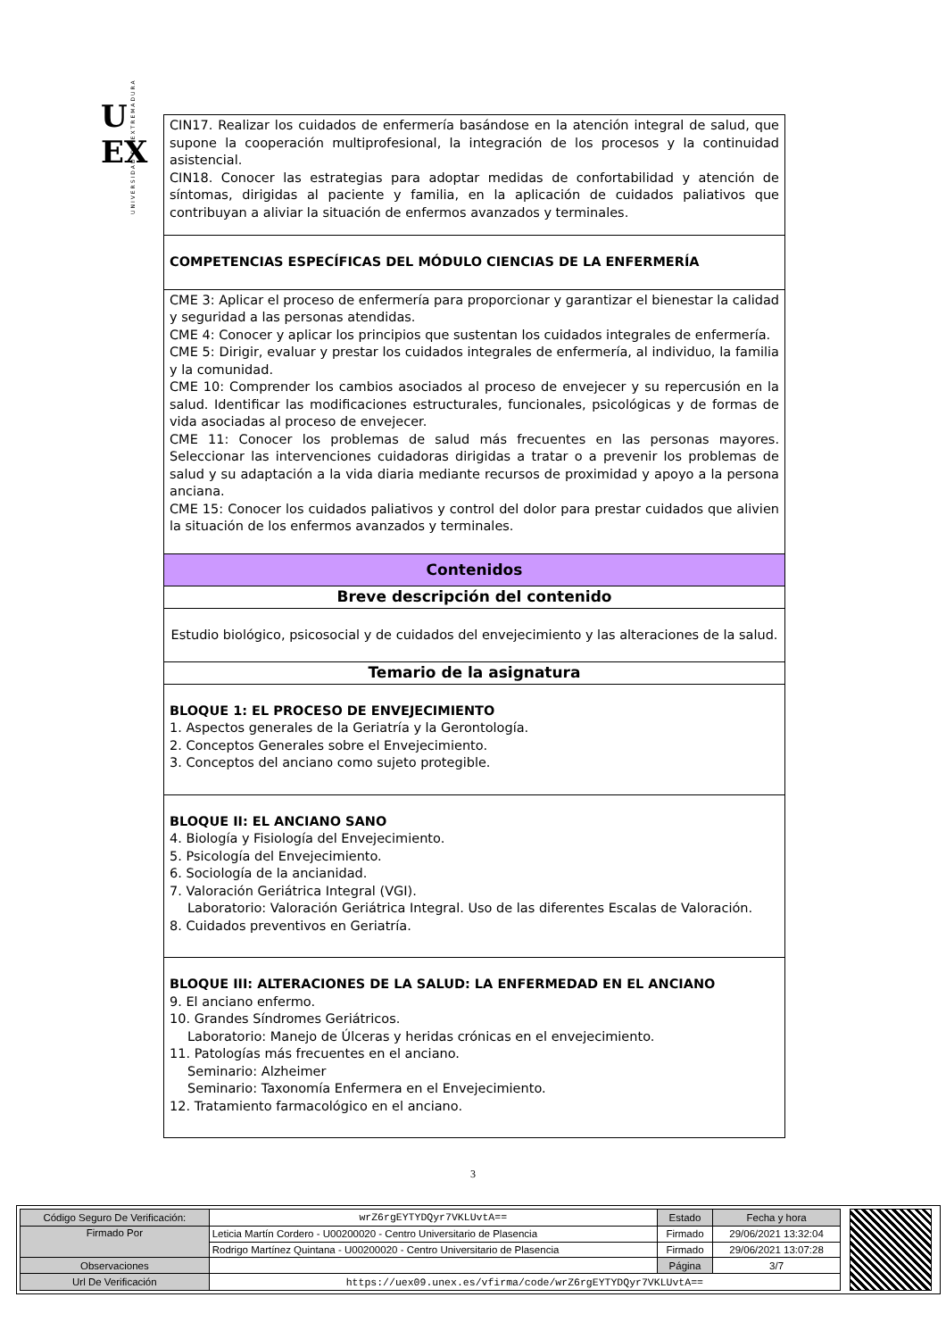U
EX
UNIVERSIDAD DE EXTREMADURA
| CIN17. Realizar los cuidados de enfermería basándose en la atención integral de salud, que supone la cooperación multiprofesional, la integración de los procesos y la continuidad asistencial. CIN18. Conocer las estrategias para adoptar medidas de confortabilidad y atención de síntomas, dirigidas al paciente y familia, en la aplicación de cuidados paliativos que contribuyan a aliviar la situación de enfermos avanzados y terminales. |
| COMPETENCIAS ESPECÍFICAS DEL MÓDULO CIENCIAS DE LA ENFERMERÍA |
| CME 3: Aplicar el proceso de enfermería para proporcionar y garantizar el bienestar la calidad y seguridad a las personas atendidas. CME 4: Conocer y aplicar los principios que sustentan los cuidados integrales de enfermería. CME 5: Dirigir, evaluar y prestar los cuidados integrales de enfermería, al individuo, la familia y la comunidad. CME 10: Comprender los cambios asociados al proceso de envejecer y su repercusión en la salud. Identificar las modificaciones estructurales, funcionales, psicológicas y de formas de vida asociadas al proceso de envejecer. CME 11: Conocer los problemas de salud más frecuentes en las personas mayores. Seleccionar las intervenciones cuidadoras dirigidas a tratar o a prevenir los problemas de salud y su adaptación a la vida diaria mediante recursos de proximidad y apoyo a la persona anciana. CME 15: Conocer los cuidados paliativos y control del dolor para prestar cuidados que alivien la situación de los enfermos avanzados y terminales. |
| Contenidos |
| Breve descripción del contenido |
| Estudio biológico, psicosocial y de cuidados del envejecimiento y las alteraciones de la salud. |
| Temario de la asignatura |
| BLOQUE 1: EL PROCESO DE ENVEJECIMIENTO 1. Aspectos generales de la Geriatría y la Gerontología. 2. Conceptos Generales sobre el Envejecimiento. 3. Conceptos del anciano como sujeto protegible. |
| BLOQUE II: EL ANCIANO SANO 4. Biología y Fisiología del Envejecimiento. 5. Psicología del Envejecimiento. 6. Sociología de la ancianidad. 7. Valoración Geriátrica Integral (VGI). Laboratorio: Valoración Geriátrica Integral. Uso de las diferentes Escalas de Valoración. 8. Cuidados preventivos en Geriatría. |
| BLOQUE III: ALTERACIONES DE LA SALUD: LA ENFERMEDAD EN EL ANCIANO 9. El anciano enfermo. 10. Grandes Síndromes Geriátricos. Laboratorio: Manejo de Úlceras y heridas crónicas en el envejecimiento. 11. Patologías más frecuentes en el anciano. Seminario: Alzheimer Seminario: Taxonomía Enfermera en el Envejecimiento. 12. Tratamiento farmacológico en el anciano. |
3
| Código Seguro De Verificación: | wrZ6rgEYTYDQyr7VKLUvtA== | Estado | Fecha y hora |
| Firmado Por | Leticia Martín Cordero - U00200020 - Centro Universitario de Plasencia | Firmado | 29/06/2021 13:32:04 |
| | Rodrigo Martínez Quintana - U00200020 - Centro Universitario de Plasencia | Firmado | 29/06/2021 13:07:28 |
| Observaciones | | Página | 3/7 |
| Url De Verificación | https://uex09.unex.es/vfirma/code/wrZ6rgEYTYDQyr7VKLUvtA== | | |